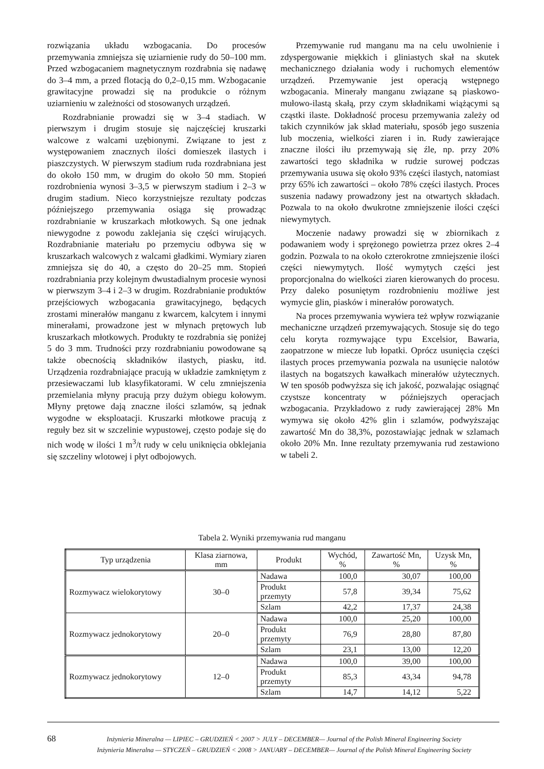rozwiązania układu wzbogacania. Do procesów przemywania zmniejsza się uziarnienie rudy do 50–100 mm. Przed wzbogacaniem magnetycznym rozdrabnia się nadawę do 3–4 mm, a przed flotacją do 0,2–0,15 mm. Wzbogacanie grawitacyjne prowadzi się na produkcie o różnym uziarnieniu w zależności od stosowanych urządzeń.
Rozdrabnianie prowadzi się w 3–4 stadiach. W pierwszym i drugim stosuje się najczęściej kruszarki walcowe z walcami uzębionymi. Związane to jest z występowaniem znacznych ilości domieszek ilastych i piaszczystych. W pierwszym stadium ruda rozdrabniana jest do około 150 mm, w drugim do około 50 mm. Stopień rozdrobnienia wynosi 3–3,5 w pierwszym stadium i 2–3 w drugim stadium. Nieco korzystniejsze rezultaty podczas późniejszego przemywania osiąga się prowadząc rozdrabnianie w kruszarkach młotkowych. Są one jednak niewygodne z powodu zaklejania się części wirujących. Rozdrabnianie materiału po przemyciu odbywa się w kruszarkach walcowych z walcami gładkimi. Wymiary ziaren zmniejsza się do 40, a często do 20–25 mm. Stopień rozdrabniania przy kolejnym dwustadialnym procesie wynosi w pierwszym 3–4 i 2–3 w drugim. Rozdrabnianie produktów przejściowych wzbogacania grawitacyjnego, będących zrostami minerałów manganu z kwarcem, kalcytem i innymi minerałami, prowadzone jest w młynach prętowych lub kruszarkach młotkowych. Produkty te rozdrabnia się poniżej 5 do 3 mm. Trudności przy rozdrabnianiu powodowane są także obecnością składników ilastych, piasku, itd. Urządzenia rozdrabniające pracują w układzie zamkniętym z przesiewaczami lub klasyfikatorami. W celu zmniejszenia przemielania młyny pracują przy dużym obiegu kołowym. Młyny prętowe dają znaczne ilości szlamów, są jednak wygodne w eksploatacji. Kruszarki młotkowe pracują z reguły bez sit w szczelinie wypustowej, często podaje się do nich wodę w ilości 1 m<sup>3</sup>/t rudy w celu uniknięcia obklejania się szczeliny wlotowej i płyt odbojowych.
Przemywanie rud manganu ma na celu uwolnienie i zdyspergowanie miękkich i gliniastych skał na skutek mechanicznego działania wody i ruchomych elementów urządzeń. Przemywanie jest operacją wstępnego wzbogacania. Minerały manganu związane są piaskowo-mułowo-ilastą skałą, przy czym składnikami wiążącymi są cząstki ilaste. Dokładność procesu przemywania zależy od takich czynników jak skład materiału, sposób jego suszenia lub moczenia, wielkości ziaren i in. Rudy zawierające znaczne ilości iłu przemywają się źle, np. przy 20% zawartości tego składnika w rudzie surowej podczas przemywania usuwa się około 93% części ilastych, natomiast przy 65% ich zawartości – około 78% części ilastych. Proces suszenia nadawy prowadzony jest na otwartych składach. Pozwala to na około dwukrotne zmniejszenie ilości części niewymytych.
Moczenie nadawy prowadzi się w zbiornikach z podawaniem wody i sprężonego powietrza przez okres 2–4 godzin. Pozwala to na około czterokrotne zmniejszenie ilości części niewymytych. Ilość wymytych części jest proporcjonalna do wielkości ziaren kierowanych do procesu. Przy daleko posuniętym rozdrobnieniu możliwe jest wymycie glin, piasków i minerałów porowatych.
Na proces przemywania wywiera też wpływ rozwiązanie mechaniczne urządzeń przemywających. Stosuje się do tego celu koryta rozmywające typu Excelsior, Bawaria, zaopatrzone w miecze lub łopatki. Oprócz usunięcia części ilastych proces przemywania pozwala na usunięcie nalotów ilastych na bogatszych kawałkach minerałów użytecznych. W ten sposób podwyższa się ich jakość, pozwalając osiągnąć czystsze koncentraty w późniejszych operacjach wzbogacania. Przykładowo z rudy zawierającej 28% Mn wymywa się około 42% glin i szlamów, podwyższając zawartość Mn do 38,3%, pozostawiając jednak w szlamach około 20% Mn. Inne rezultaty przemywania rud zestawiono w tabeli 2.
Tabela 2. Wyniki przemywania rud manganu
| Typ urządzenia | Klasa ziarnowa, mm | Produkt | Wychód, % | Zawartość Mn, % | Uzysk Mn, % |
| --- | --- | --- | --- | --- | --- |
| Rozmywacz wielokorytowy | 30–0 | Nadawa | 100,0 | 30,07 | 100,00 |
| | | Produkt przemyty | 57,8 | 39,34 | 75,62 |
| | | Szlam | 42,2 | 17,37 | 24,38 |
| Rozmywacz jednokorytowy | 20–0 | Nadawa | 100,0 | 25,20 | 100,00 |
| | | Produkt przemyty | 76,9 | 28,80 | 87,80 |
| | | Szlam | 23,1 | 13,00 | 12,20 |
| Rozmywacz jednokorytowy | 12–0 | Nadawa | 100,0 | 39,00 | 100,00 |
| | | Produkt przemyty | 85,3 | 43,34 | 94,78 |
| | | Szlam | 14,7 | 14,12 | 5,22 |
68
Inżynieria Mineralna — LIPIEC – GRUDZIEŃ < 2007 > JULY – DECEMBER— Journal of the Polish Mineral Engineering Society
Inżynieria Mineralna — STYCZEŃ – GRUDZIEŃ < 2008 > JANUARY – DECEMBER— Journal of the Polish Mineral Engineering Society